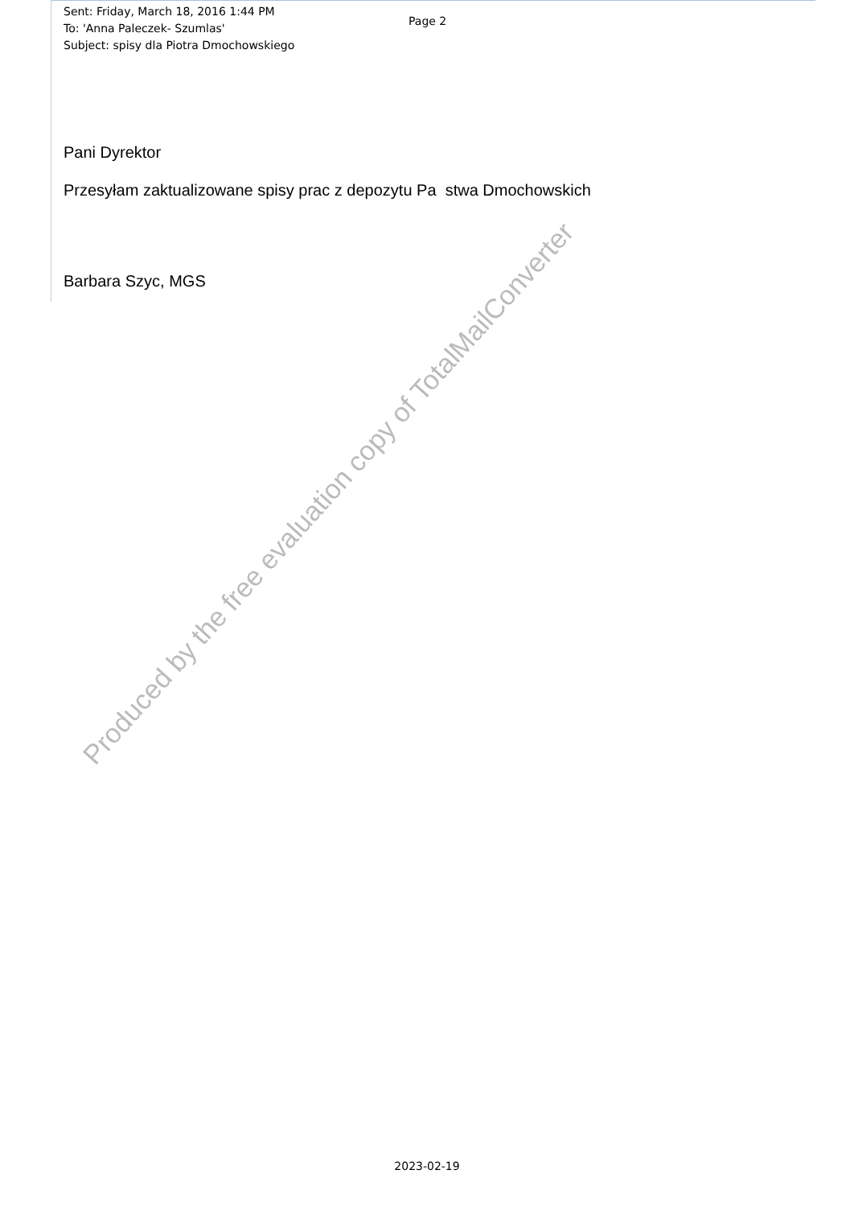Sent: Friday, March 18, 2016 1:44 PM
To: 'Anna Paleczek- Szumlas'
Subject: spisy dla Piotra Dmochowskiego
Page 2
Pani Dyrektor
Przesyłam zaktualizowane spisy prac z depozytu Pa stwa Dmochowskich
Barbara Szyc, MGS
Produced by the free evaluation copy of TotalMailConverter
2023-02-19